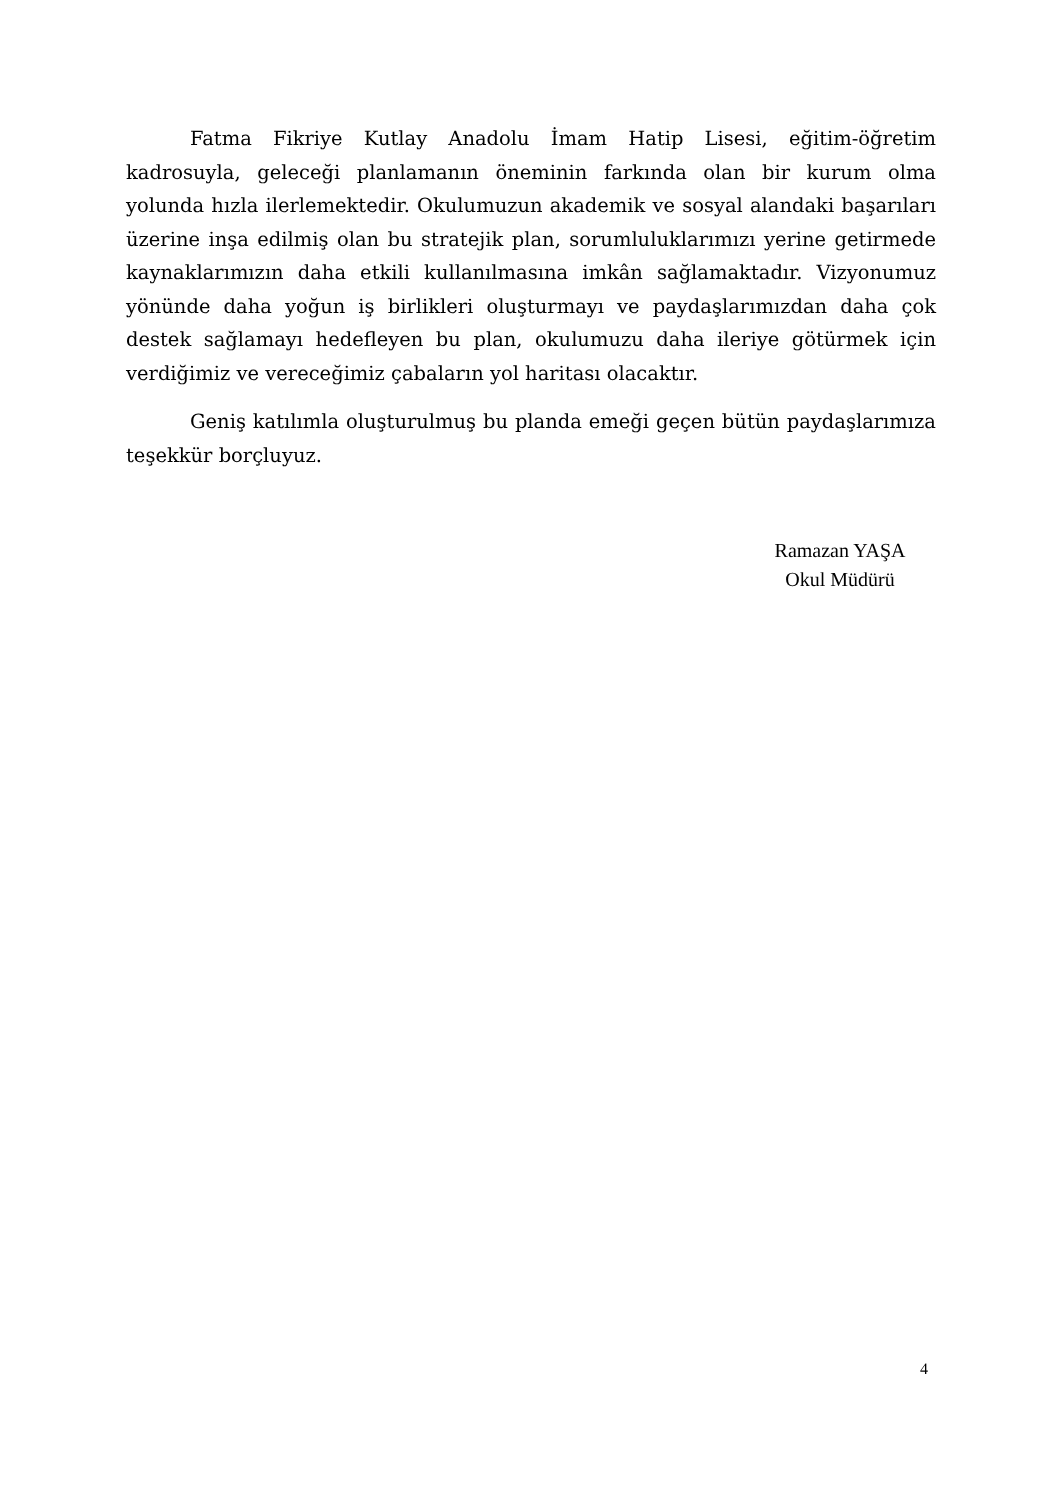Fatma Fikriye Kutlay Anadolu İmam Hatip Lisesi, eğitim-öğretim kadrosuyla, geleceği planlamanın öneminin farkında olan bir kurum olma yolunda hızla ilerlemektedir. Okulumuzun akademik ve sosyal alandaki başarıları üzerine inşa edilmiş olan bu stratejik plan, sorumluluklarımızı yerine getirmede kaynaklarımızın daha etkili kullanılmasına imkân sağlamaktadır. Vizyonumuz yönünde daha yoğun iş birlikleri oluşturmayı ve paydaşlarımızdan daha çok destek sağlamayı hedefleyen bu plan, okulumuzu daha ileriye götürmek için verdiğimiz ve vereceğimiz çabaların yol haritası olacaktır.
Geniş katılımla oluşturulmuş bu planda emeği geçen bütün paydaşlarımıza teşekkür borçluyuz.
Ramazan YAŞA
Okul Müdürü
4